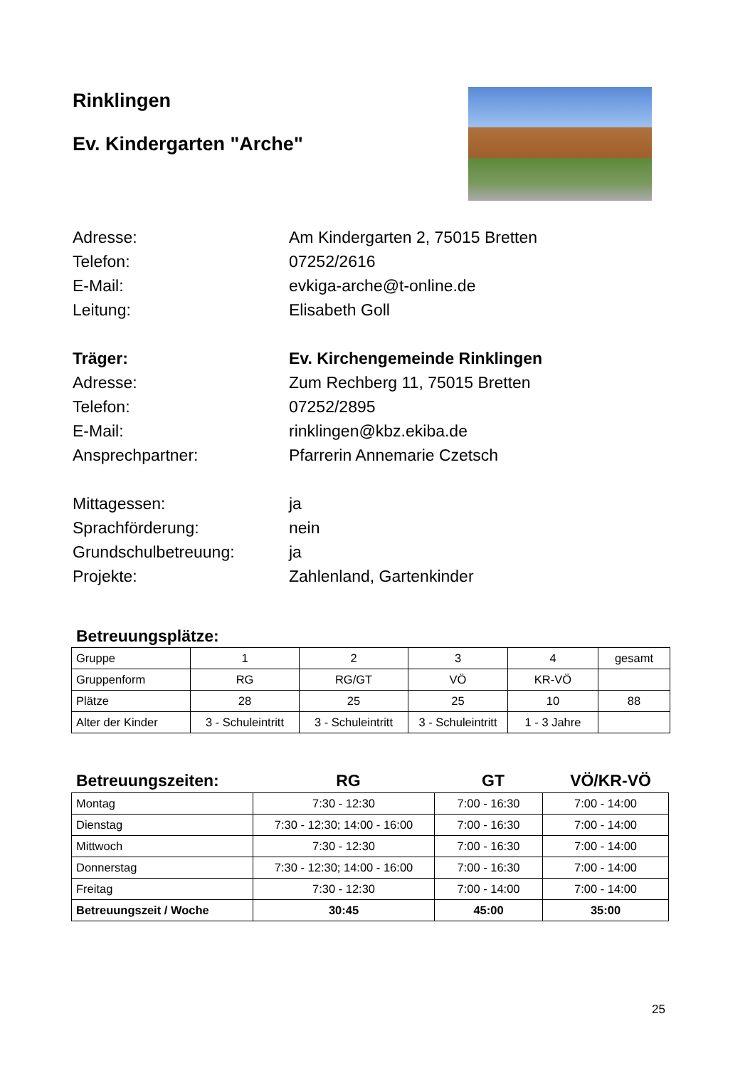Rinklingen
Ev. Kindergarten "Arche"
Adresse: Am Kindergarten 2, 75015 Bretten
Telefon: 07252/2616
E-Mail: evkiga-arche@t-online.de
Leitung: Elisabeth Goll
Träger: Ev. Kirchengemeinde Rinklingen
Adresse: Zum Rechberg 11, 75015 Bretten
Telefon: 07252/2895
E-Mail: rinklingen@kbz.ekiba.de
Ansprechpartner: Pfarrerin Annemarie Czetsch
Mittagessen: ja
Sprachförderung: nein
Grundschulbetreuung: ja
Projekte: Zahlenland, Gartenkinder
Betreuungsplätze:
| Gruppe | 1 | 2 | 3 | 4 | gesamt |
| Gruppenform | RG | RG/GT | VÖ | KR-VÖ | |
| Plätze | 28 | 25 | 25 | 10 | 88 |
| Alter der Kinder | 3 - Schuleintritt | 3 - Schuleintritt | 3 - Schuleintritt | 1 - 3 Jahre | |
Betreuungszeiten: RG GT VÖ/KR-VÖ
| Montag | 7:30 - 12:30 | 7:00 - 16:30 | 7:00 - 14:00 |
| Dienstag | 7:30 - 12:30; 14:00 - 16:00 | 7:00 - 16:30 | 7:00 - 14:00 |
| Mittwoch | 7:30 - 12:30 | 7:00 - 16:30 | 7:00 - 14:00 |
| Donnerstag | 7:30 - 12:30; 14:00 - 16:00 | 7:00 - 16:30 | 7:00 - 14:00 |
| Freitag | 7:30 - 12:30 | 7:00 - 14:00 | 7:00 - 14:00 |
| Betreuungszeit / Woche | 30:45 | 45:00 | 35:00 |
25